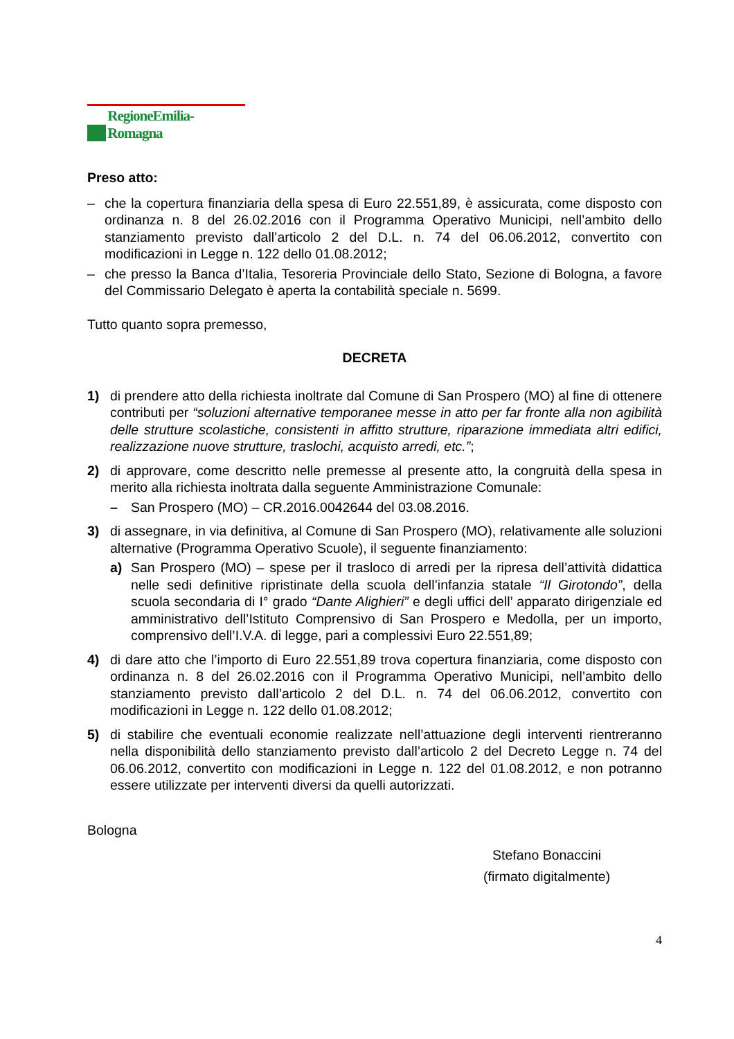RegioneEmilia-Romagna
Preso atto:
– che la copertura finanziaria della spesa di Euro 22.551,89, è assicurata, come disposto con ordinanza n. 8 del 26.02.2016 con il Programma Operativo Municipi, nell’ambito dello stanziamento previsto dall’articolo 2 del D.L. n. 74 del 06.06.2012, convertito con modificazioni in Legge n. 122 dello 01.08.2012;
– che presso la Banca d’Italia, Tesoreria Provinciale dello Stato, Sezione di Bologna, a favore del Commissario Delegato è aperta la contabilità speciale n. 5699.
Tutto quanto sopra premesso,
DECRETA
1) di prendere atto della richiesta inoltrate dal Comune di San Prospero (MO) al fine di ottenere contributi per “soluzioni alternative temporanee messe in atto per far fronte alla non agibilità delle strutture scolastiche, consistenti in affitto strutture, riparazione immediata altri edifici, realizzazione nuove strutture, traslochi, acquisto arredi, etc.”;
2) di approvare, come descritto nelle premesse al presente atto, la congruità della spesa in merito alla richiesta inoltrata dalla seguente Amministrazione Comunale:
– San Prospero (MO) – CR.2016.0042644 del 03.08.2016.
3) di assegnare, in via definitiva, al Comune di San Prospero (MO), relativamente alle soluzioni alternative (Programma Operativo Scuole), il seguente finanziamento:
a) San Prospero (MO) – spese per il trasloco di arredi per la ripresa dell’attività didattica nelle sedi definitive ripristinate della scuola dell’infanzia statale “Il Girotondo”, della scuola secondaria di I° grado “Dante Alighieri” e degli uffici dell’ apparato dirigenziale ed amministrativo dell’Istituto Comprensivo di San Prospero e Medolla, per un importo, comprensivo dell’I.V.A. di legge, pari a complessivi Euro 22.551,89;
4) di dare atto che l’importo di Euro 22.551,89 trova copertura finanziaria, come disposto con ordinanza n. 8 del 26.02.2016 con il Programma Operativo Municipi, nell’ambito dello stanziamento previsto dall’articolo 2 del D.L. n. 74 del 06.06.2012, convertito con modificazioni in Legge n. 122 dello 01.08.2012;
5) di stabilire che eventuali economie realizzate nell’attuazione degli interventi rientreranno nella disponibilità dello stanziamento previsto dall’articolo 2 del Decreto Legge n. 74 del 06.06.2012, convertito con modificazioni in Legge n. 122 del 01.08.2012, e non potranno essere utilizzate per interventi diversi da quelli autorizzati.
Bologna
Stefano Bonaccini
(firmato digitalmente)
4